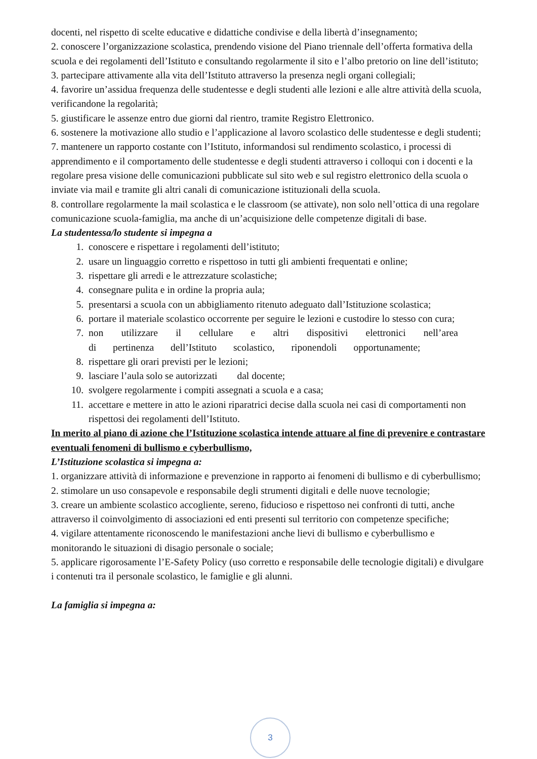docenti, nel rispetto di scelte educative e didattiche condivise e della libertà d’insegnamento;
2. conoscere l’organizzazione scolastica, prendendo visione del Piano triennale dell’offerta formativa della scuola e dei regolamenti dell’Istituto e consultando regolarmente il sito e l’albo pretorio on line dell’istituto;
3. partecipare attivamente alla vita dell’Istituto attraverso la presenza negli organi collegiali;
4. favorire un’assidua frequenza delle studentesse e degli studenti alle lezioni e alle altre attività della scuola, verificandone la regolarità;
5. giustificare le assenze entro due giorni dal rientro, tramite Registro Elettronico.
6. sostenere la motivazione allo studio e l’applicazione al lavoro scolastico delle studentesse e degli studenti;
7. mantenere un rapporto costante con l’Istituto, informandosi sul rendimento scolastico, i processi di apprendimento e il comportamento delle studentesse e degli studenti attraverso i colloqui con i docenti e la regolare presa visione delle comunicazioni pubblicate sul sito web e sul registro elettronico della scuola o inviate via mail e tramite gli altri canali di comunicazione istituzionali della scuola.
8. controllare regolarmente la mail scolastica e le classroom (se attivate), non solo nell’ottica di una regolare comunicazione scuola-famiglia, ma anche di un’acquisizione delle competenze digitali di base.
La studentessa/lo studente si impegna a
1. conoscere e rispettare i regolamenti dell’istituto;
2. usare un linguaggio corretto e rispettoso in tutti gli ambienti frequentati e online;
3. rispettare gli arredi e le attrezzature scolastiche;
4. consegnare pulita e in ordine la propria aula;
5. presentarsi a scuola con un abbigliamento ritenuto adeguato dall’Istituzione scolastica;
6. portare il materiale scolastico occorrente per seguire le lezioni e custodire lo stesso con cura;
7. non utilizzare il cellulare e altri dispositivi elettronici nell’area di pertinenza dell’Istituto scolastico, riponendoli opportunamente;
8. rispettare gli orari previsti per le lezioni;
9. lasciare l’aula solo se autorizzati dal docente;
10. svolgere regolarmente i compiti assegnati a scuola e a casa;
11. accettare e mettere in atto le azioni riparatrici decise dalla scuola nei casi di comportamenti non rispettosi dei regolamenti dell’Istituto.
In merito al piano di azione che l’Istituzione scolastica intende attuare al fine di prevenire e contrastare eventuali fenomeni di bullismo e cyberbullismo,
L’Istituzione scolastica si impegna a:
1. organizzare attività di informazione e prevenzione in rapporto ai fenomeni di bullismo e di cyberbullismo;
2. stimolare un uso consapevole e responsabile degli strumenti digitali e delle nuove tecnologie;
3. creare un ambiente scolastico accogliente, sereno, fiducioso e rispettoso nei confronti di tutti, anche attraverso il coinvolgimento di associazioni ed enti presenti sul territorio con competenze specifiche;
4. vigilare attentamente riconoscendo le manifestazioni anche lievi di bullismo e cyberbullismo e monitorando le situazioni di disagio personale o sociale;
5. applicare rigorosamente l’E-Safety Policy (uso corretto e responsabile delle tecnologie digitali) e divulgare i contenuti tra il personale scolastico, le famiglie e gli alunni.
La famiglia si impegna a:
3